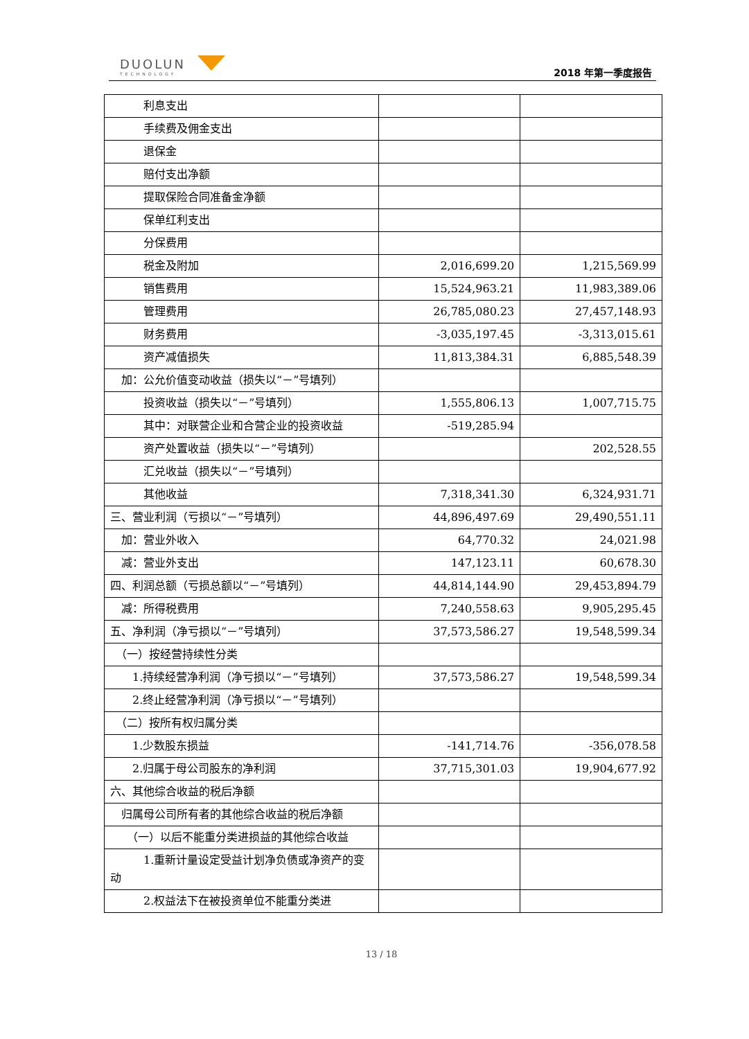DUOLUN
TECHNOLOGY
2018 年第一季度报告
| 利息支出 | | |
| 手续费及佣金支出 | | |
| 退保金 | | |
| 赔付支出净额 | | |
| 提取保险合同准备金净额 | | |
| 保单红利支出 | | |
| 分保费用 | | |
| 税金及附加 | 2,016,699.20 | 1,215,569.99 |
| 销售费用 | 15,524,963.21 | 11,983,389.06 |
| 管理费用 | 26,785,080.23 | 27,457,148.93 |
| 财务费用 | -3,035,197.45 | -3,313,015.61 |
| 资产减值损失 | 11,813,384.31 | 6,885,548.39 |
| 加：公允价值变动收益（损失以“－”号填列） | | |
| 投资收益（损失以“－”号填列） | 1,555,806.13 | 1,007,715.75 |
| 其中：对联营企业和合营企业的投资收益 | -519,285.94 | |
| 资产处置收益（损失以“－”号填列） | | 202,528.55 |
| 汇兑收益（损失以“－”号填列） | | |
| 其他收益 | 7,318,341.30 | 6,324,931.71 |
| 三、营业利润（亏损以“－”号填列） | 44,896,497.69 | 29,490,551.11 |
| 加：营业外收入 | 64,770.32 | 24,021.98 |
| 减：营业外支出 | 147,123.11 | 60,678.30 |
| 四、利润总额（亏损总额以“－”号填列） | 44,814,144.90 | 29,453,894.79 |
| 减：所得税费用 | 7,240,558.63 | 9,905,295.45 |
| 五、净利润（净亏损以“－”号填列） | 37,573,586.27 | 19,548,599.34 |
| （一）按经营持续性分类 | | |
| 1.持续经营净利润（净亏损以“－”号填列） | 37,573,586.27 | 19,548,599.34 |
| 2.终止经营净利润（净亏损以“－”号填列） | | |
| （二）按所有权归属分类 | | |
| 1.少数股东损益 | -141,714.76 | -356,078.58 |
| 2.归属于母公司股东的净利润 | 37,715,301.03 | 19,904,677.92 |
| 六、其他综合收益的税后净额 | | |
| 归属母公司所有者的其他综合收益的税后净额 | | |
| （一）以后不能重分类进损益的其他综合收益 | | |
| 1.重新计量设定受益计划净负债或净资产的变动 | | |
| 2.权益法下在被投资单位不能重分类进 | | |
13 / 18